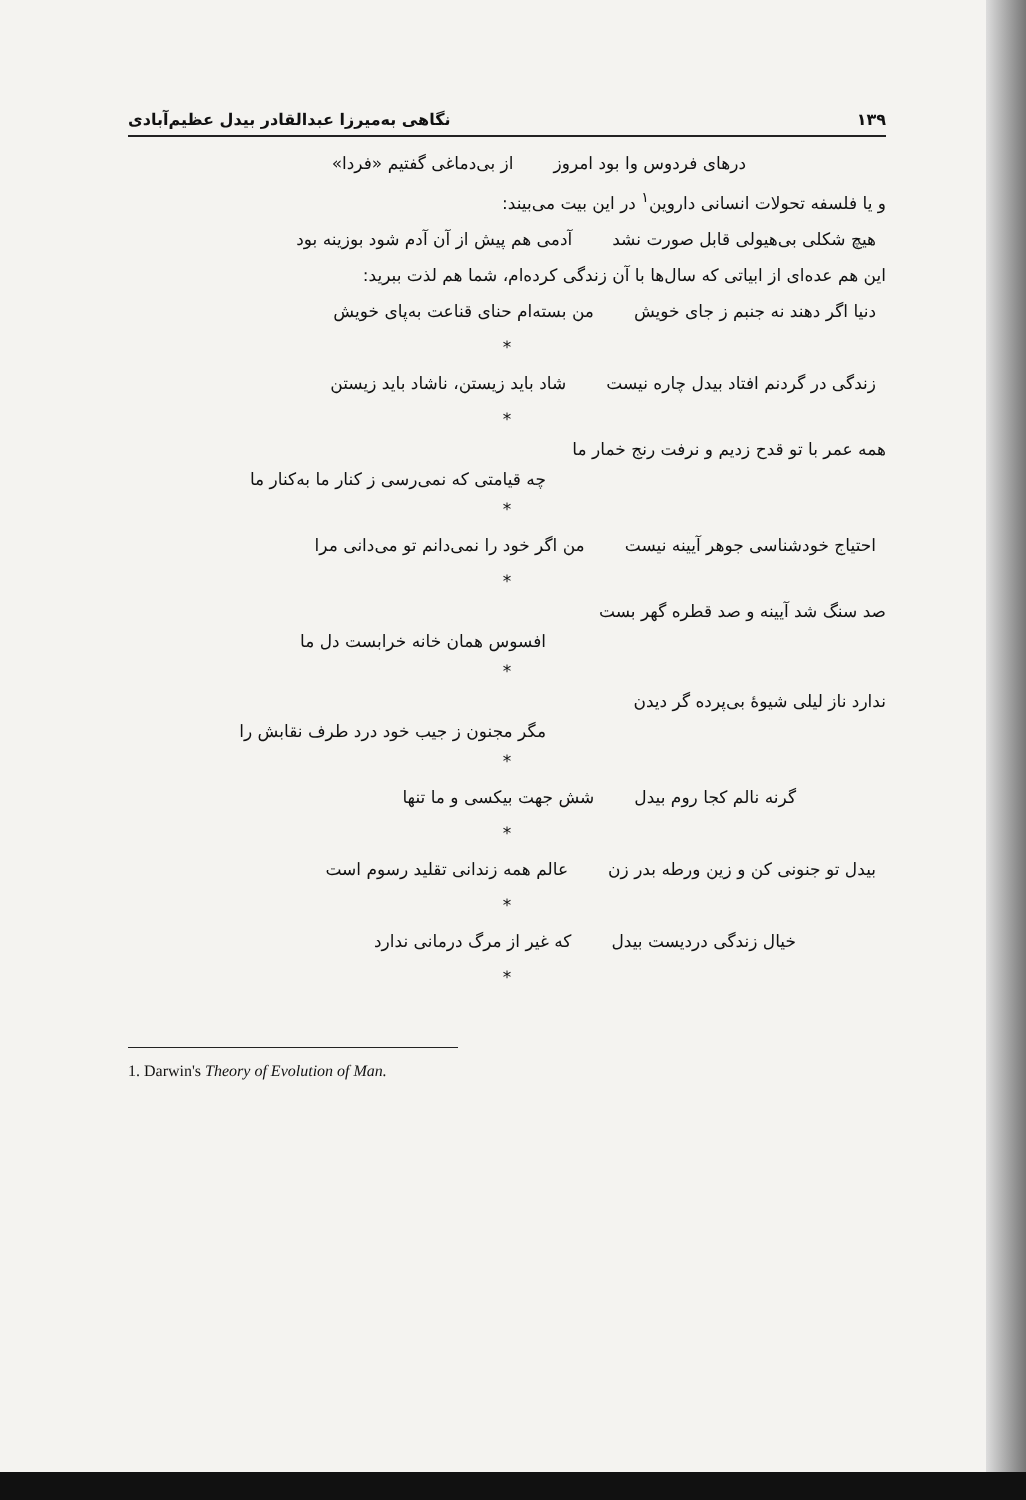۱۳۹ نگاهی به‌میرزا عبدالقادر بیدل عظیم‌آبادی
درهای فردوس وا بود امروز از بی‌دماغی گفتیم «فردا»
و یا فلسفه تحولات انسانی داروین<sup>۱</sup> در این بیت می‌بیند:
هیچ شکلی بی‌هیولی قابل صورت نشد آدمی هم پیش از آن آدم شود بوزینه بود
این هم عده‌ای از ابیاتی که سال‌ها با آن زندگی کرده‌ام، شما هم لذت ببرید:
دنیا اگر دهند نه جنبم ز جای خویش من بسته‌ام حنای قناعت به‌پای خویش
*
زندگی در گردنم افتاد بیدل چاره نیست شاد باید زیستن، ناشاد باید زیستن
*
همه عمر با تو قدح زدیم و نرفت رنج خمار ما
چه قیامتی که نمی‌رسی ز کنار ما به‌کنار ما
*
احتیاج خودشناسی جوهر آیینه نیست من اگر خود را نمی‌دانم تو می‌دانی مرا
*
صد سنگ شد آیینه و صد قطره گهر بست
افسوس همان خانه خرابست دل ما
*
ندارد ناز لیلی شیوهٔ بی‌پرده گر دیدن
مگر مجنون ز جیب خود درد طرف نقابش را
*
گرنه نالم کجا روم بیدل شش جهت بیکسی و ما تنها
*
بیدل تو جنونی کن و زین ورطه بدر زن عالم همه زندانی تقلید رسوم است
*
خیال زندگی دردیست بیدل که غیر از مرگ درمانی ندارد
*
1. Darwin's Theory of Evolution of Man.